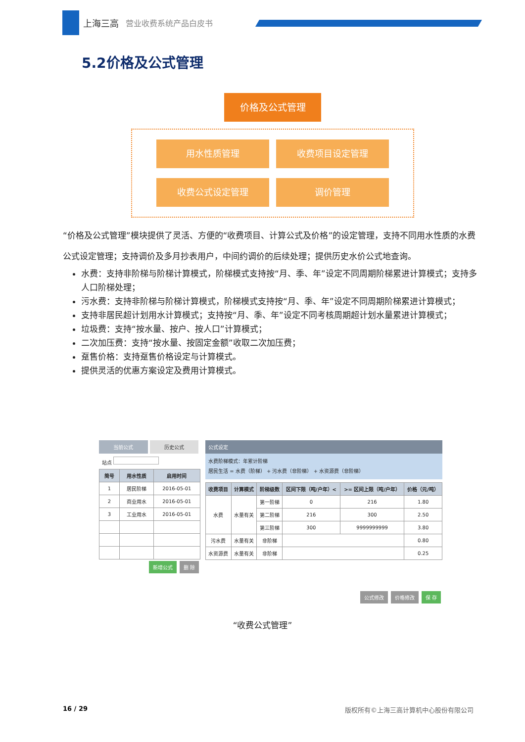上海三高 营业收费系统产品白皮书
5.2价格及公式管理
价格及公式管理
用水性质管理
收费项目设定管理
收费公式设定管理
调价管理
“价格及公式管理”模块提供了灵活、方便的“收费项目、计算公式及价格”的设定管理，支持不同用水性质的水费公式设定管理；支持调价及多月抄表用户，中间约调价的后续处理；提供历史水价公式地查询。
水费：支持非阶梯与阶梯计算模式，阶梯模式支持按“月、季、年”设定不同周期阶梯累进计算模式；支持多人口阶梯处理；
污水费：支持非阶梯与阶梯计算模式，阶梯模式支持按“月、季、年”设定不同周期阶梯累进计算模式；
支持非居民超计划用水计算模式；支持按“月、季、年”设定不同考核周期超计划水量累进计算模式；
垃圾费：支持“按水量、按户、按人口”计算模式；
二次加压费：支持“按水量、按固定金额”收取二次加压费；
趸售价格：支持趸售价格设定与计算模式。
提供灵活的优惠方案设定及费用计算模式。
当前公式 历史公式
站点
| 简号 | 用水性质 | 启用时间 |
| --- | --- | --- |
| 1 | 居民阶梯 | 2016-05-01 |
| 2 | 商业用水 | 2016-05-01 |
| 3 | 工业用水 | 2016-05-01 |
新增公式 删 除
公式设定
水费阶梯模式：年累计阶梯
居民生活 = 水费（阶梯） + 污水费（非阶梯） + 水资源费（非阶梯）
| 收费项目 | 计算模式 | 阶梯级数 | 区间下限（吨/户年）< | >= 区间上限（吨/户年） | 价格（元/吨） |
| --- | --- | --- | --- | --- | --- |
| 水费 | 水量有关 | 第一阶梯 | 0 | 216 | 1.80 |
| | | 第二阶梯 | 216 | 300 | 2.50 |
| | | 第三阶梯 | 300 | 9999999999 | 3.80 |
| 污水费 | 水量有关 | 非阶梯 | | | 0.80 |
| 水资源费 | 水量有关 | 非阶梯 | | | 0.25 |
公式修改 价格修改 保 存
“收费公式管理”
16 / 29 版权所有©上海三高计算机中心股份有限公司